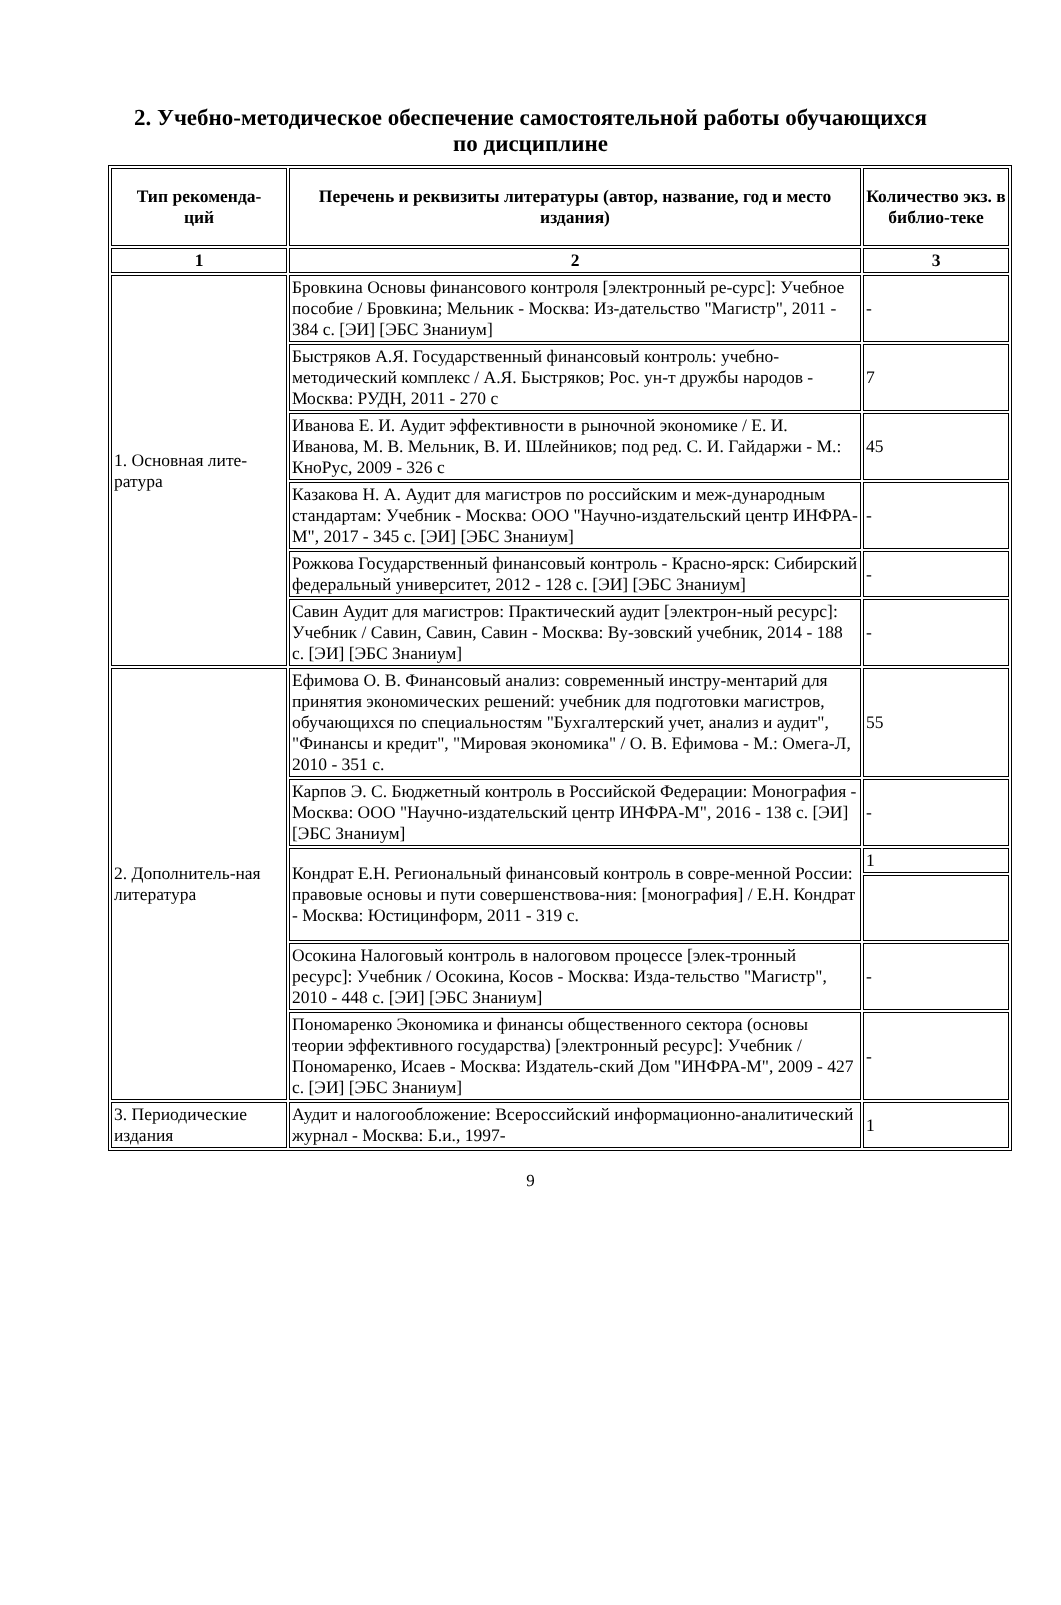2. Учебно-методическое обеспечение самостоятельной работы обучающихся
по дисциплине
| Тип рекоменда- ций | Перечень и реквизиты литературы (автор, название, год и место издания) | Количество экз. в библио-теке |
| --- | --- | --- |
| 1 | 2 | 3 |
| 1. Основная лите-ратура | Бровкина Основы финансового контроля [электронный ре-сурс]: Учебное пособие / Бровкина; Мельник - Москва: Из-дательство "Магистр", 2011 - 384 с. [ЭИ] [ЭБС Знаниум] | - |
| | Быстряков А.Я. Государственный финансовый контроль: учебно-методический комплекс / А.Я. Быстряков; Рос. ун-т дружбы народов - Москва: РУДН, 2011 - 270 с | 7 |
| | Иванова Е. И. Аудит эффективности в рыночной экономике / Е. И. Иванова, М. В. Мельник, В. И. Шлейников; под ред. С. И. Гайдаржи - М.: КноРус, 2009 - 326 с | 45 |
| | Казакова Н. А. Аудит для магистров по российским и меж-дународным стандартам: Учебник - Москва: ООО "Научно-издательский центр ИНФРА-М", 2017 - 345 с. [ЭИ] [ЭБС Знаниум] | - |
| | Рожкова Государственный финансовый контроль - Красно-ярск: Сибирский федеральный университет, 2012 - 128 с. [ЭИ] [ЭБС Знаниум] | - |
| | Савин Аудит для магистров: Практический аудит [электрон-ный ресурс]: Учебник / Савин, Савин, Савин - Москва: Ву-зовский учебник, 2014 - 188 с. [ЭИ] [ЭБС Знаниум] | - |
| 2. Дополнитель-ная литература | Ефимова О. В. Финансовый анализ: современный инстру-ментарий для принятия экономических решений: учебник для подготовки магистров, обучающихся по специальностям "Бухгалтерский учет, анализ и аудит", "Финансы и кредит", "Мировая экономика" / О. В. Ефимова - М.: Омега-Л, 2010 - 351 с. | 55 |
| | Карпов Э. С. Бюджетный контроль в Российской Федерации: Монография - Москва: ООО "Научно-издательский центр ИНФРА-М", 2016 - 138 с. [ЭИ] [ЭБС Знаниум] | - |
| | Кондрат Е.Н. Региональный финансовый контроль в совре-менной России: правовые основы и пути совершенствова-ния: [монография] / Е.Н. Кондрат - Москва: Юстицинформ, 2011 - 319 с. | 1 |
| | Осокина Налоговый контроль в налоговом процессе [элек-тронный ресурс]: Учебник / Осокина, Косов - Москва: Изда-тельство "Магистр", 2010 - 448 с. [ЭИ] [ЭБС Знаниум] | - |
| | Пономаренко Экономика и финансы общественного сектора (основы теории эффективного государства) [электронный ресурс]: Учебник / Пономаренко, Исаев - Москва: Издатель-ский Дом "ИНФРА-М", 2009 - 427 с. [ЭИ] [ЭБС Знаниум] | - |
| 3. Периодические издания | Аудит и налогообложение: Всероссийский информационно-аналитический журнал - Москва: Б.и., 1997- | 1 |
9